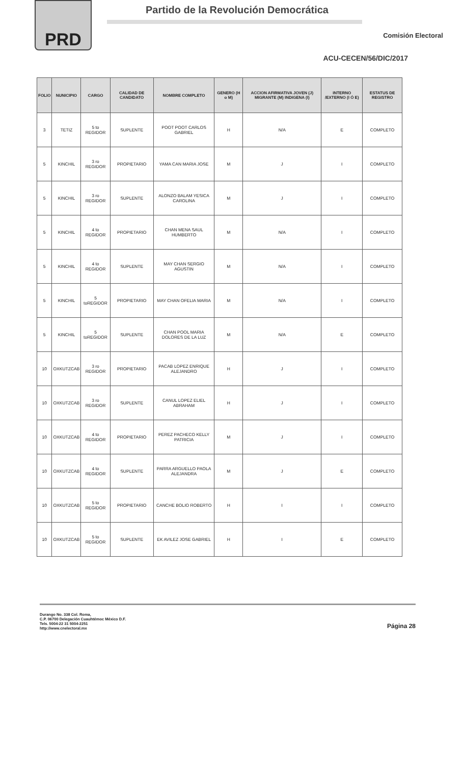PRD
Partido de la Revolución Democrática
Comisión Electoral
ACU-CECEN/56/DIC/2017
| FOLIO | NUNICIPIO | CARGO | CALIDAD DE CANDIDATO | NOMBRE COMPLETO | GENERO (H o M) | ACCION AFIRMATIVA JOVEN (J) MIGRANTE (M) INDIGENA (I) | INTERNO /EXTERNO (I Ó E) | ESTATUS DE REGISTRO |
| --- | --- | --- | --- | --- | --- | --- | --- | --- |
| 3 | TETIZ | 5 to REGIDOR | SUPLENTE | POOT POOT CARLOS GABRIEL | H | N/A | E | COMPLETO |
| 5 | KINCHIL | 3 ro REGIDOR | PROPIETARIO | YAMA CAN MARIA JOSE | M | J | I | COMPLETO |
| 5 | KINCHIL | 3 ro REGIDOR | SUPLENTE | ALONZO BALAM YESICA CAROLINA | M | J | I | COMPLETO |
| 5 | KINCHIL | 4 to REGIDOR | PROPIETARIO | CHAN MENA SAUL HUMBERTO | M | N/A | I | COMPLETO |
| 5 | KINCHIL | 4 to REGIDOR | SUPLENTE | MAY CHAN SERGIO AGUSTIN | M | N/A | I | COMPLETO |
| 5 | KINCHIL | 5 toREGIDOR | PROPIETARIO | MAY CHAN OFELIA MARIA | M | N/A | I | COMPLETO |
| 5 | KINCHIL | 5 toREGIDOR | SUPLENTE | CHAN POOL MARIA DOLORES DE LA LUZ | M | N/A | E | COMPLETO |
| 10 | OXKUTZCAB | 3 ro REGIDOR | PROPIETARIO | PACAB LOPEZ ENRIQUE ALEJANDRO | H | J | I | COMPLETO |
| 10 | OXKUTZCAB | 3 ro REGIDOR | SUPLENTE | CANUL LOPEZ ELIEL ABRAHAM | H | J | I | COMPLETO |
| 10 | OXKUTZCAB | 4 to REGIDOR | PROPIETARIO | PEREZ PACHECO KELLY PATRICIA | M | J | I | COMPLETO |
| 10 | OXKUTZCAB | 4 to REGIDOR | SUPLENTE | PARRA ARGUELLO PAOLA ALEJANDRA | M | J | E | COMPLETO |
| 10 | OXKUTZCAB | 5 to REGIDOR | PROPIETARIO | CANCHE BOLIO ROBERTO | H | I | I | COMPLETO |
| 10 | OXKUTZCAB | 5 to REGIDOR | SUPLENTE | EK AVILEZ JOSE GABRIEL | H | I | E | COMPLETO |
Durango No. 338 Col. Roma,
C.P. 06700 Delegación Cuauhtémoc México D.F.
Tels. 5004-22 31 5004-2251
http://www.cnelectoral.mx
Página 28